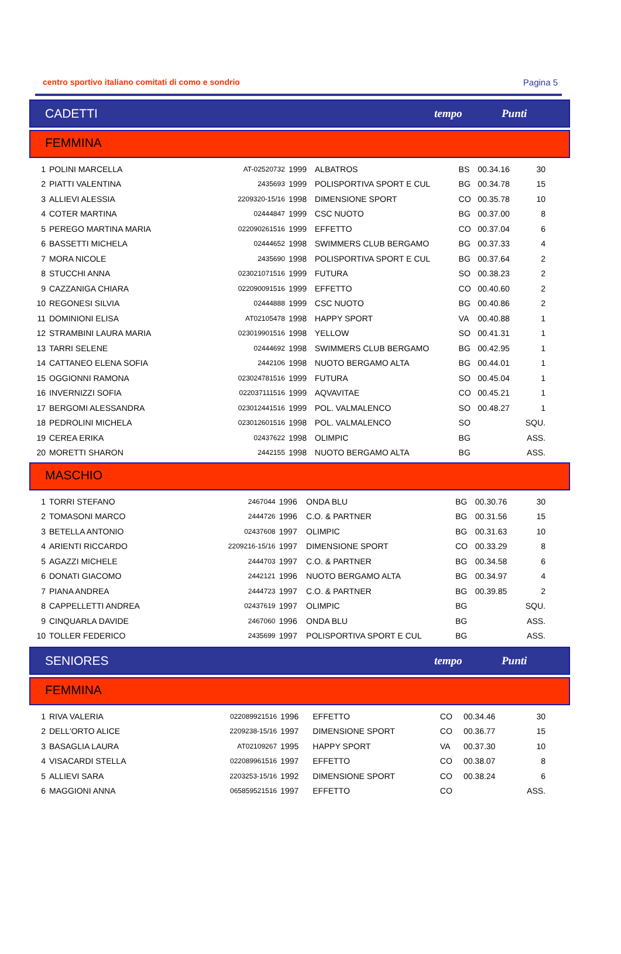centro sportivo italiano comitati di como e sondrio Pagina 5
CADETTI tempo Punti
FEMMINA
| 1 | POLINI MARCELLA | AT-02520732 | 1999 | ALBATROS | BS | 00.34.16 | 30 |
| 2 | PIATTI VALENTINA | 2435693 | 1999 | POLISPORTIVA SPORT E CUL | BG | 00.34.78 | 15 |
| 3 | ALLIEVI ALESSIA | 2209320-15/16 | 1998 | DIMENSIONE SPORT | CO | 00.35.78 | 10 |
| 4 | COTER MARTINA | 02444847 | 1999 | CSC NUOTO | BG | 00.37.00 | 8 |
| 5 | PEREGO MARTINA MARIA | 022090261516 | 1999 | EFFETTO | CO | 00.37.04 | 6 |
| 6 | BASSETTI MICHELA | 02444652 | 1998 | SWIMMERS CLUB BERGAMO | BG | 00.37.33 | 4 |
| 7 | MORA NICOLE | 2435690 | 1998 | POLISPORTIVA SPORT E CUL | BG | 00.37.64 | 2 |
| 8 | STUCCHI ANNA | 023021071516 | 1999 | FUTURA | SO | 00.38.23 | 2 |
| 9 | CAZZANIGA CHIARA | 022090091516 | 1999 | EFFETTO | CO | 00.40.60 | 2 |
| 10 | REGONESI SILVIA | 02444888 | 1999 | CSC NUOTO | BG | 00.40.86 | 2 |
| 11 | DOMINIONI ELISA | AT02105478 | 1998 | HAPPY SPORT | VA | 00.40.88 | 1 |
| 12 | STRAMBINI LAURA MARIA | 023019901516 | 1998 | YELLOW | SO | 00.41.31 | 1 |
| 13 | TARRI SELENE | 02444692 | 1998 | SWIMMERS CLUB BERGAMO | BG | 00.42.95 | 1 |
| 14 | CATTANEO ELENA SOFIA | 2442106 | 1998 | NUOTO BERGAMO ALTA | BG | 00.44.01 | 1 |
| 15 | OGGIONNI RAMONA | 023024781516 | 1999 | FUTURA | SO | 00.45.04 | 1 |
| 16 | INVERNIZZI SOFIA | 022037111516 | 1999 | AQVAVITAE | CO | 00.45.21 | 1 |
| 17 | BERGOMI ALESSANDRA | 023012441516 | 1999 | POL. VALMALENCO | SO | 00.48.27 | 1 |
| 18 | PEDROLINI MICHELA | 023012601516 | 1998 | POL. VALMALENCO | SO | | SQU. |
| 19 | CEREA ERIKA | 02437622 | 1998 | OLIMPIC | BG | | ASS. |
| 20 | MORETTI SHARON | 2442155 | 1998 | NUOTO BERGAMO ALTA | BG | | ASS. |
MASCHIO
| 1 | TORRI STEFANO | 2467044 | 1996 | ONDA BLU | BG | 00.30.76 | 30 |
| 2 | TOMASONI MARCO | 2444726 | 1996 | C.O. & PARTNER | BG | 00.31.56 | 15 |
| 3 | BETELLA ANTONIO | 02437608 | 1997 | OLIMPIC | BG | 00.31.63 | 10 |
| 4 | ARIENTI RICCARDO | 2209216-15/16 | 1997 | DIMENSIONE SPORT | CO | 00.33.29 | 8 |
| 5 | AGAZZI MICHELE | 2444703 | 1997 | C.O. & PARTNER | BG | 00.34.58 | 6 |
| 6 | DONATI GIACOMO | 2442121 | 1996 | NUOTO BERGAMO ALTA | BG | 00.34.97 | 4 |
| 7 | PIANA ANDREA | 2444723 | 1997 | C.O. & PARTNER | BG | 00.39.85 | 2 |
| 8 | CAPPELLETTI ANDREA | 02437619 | 1997 | OLIMPIC | BG | | SQU. |
| 9 | CINQUARLA DAVIDE | 2467060 | 1996 | ONDA BLU | BG | | ASS. |
| 10 | TOLLER FEDERICO | 2435699 | 1997 | POLISPORTIVA SPORT E CUL | BG | | ASS. |
SENIORES tempo Punti
FEMMINA
| 1 | RIVA VALERIA | 022089921516 | 1996 | EFFETTO | CO | 00.34.46 | 30 |
| 2 | DELL'ORTO ALICE | 2209238-15/16 | 1997 | DIMENSIONE SPORT | CO | 00.36.77 | 15 |
| 3 | BASAGLIA LAURA | AT02109267 | 1995 | HAPPY SPORT | VA | 00.37.30 | 10 |
| 4 | VISACARDI STELLA | 022089961516 | 1997 | EFFETTO | CO | 00.38.07 | 8 |
| 5 | ALLIEVI SARA | 2203253-15/16 | 1992 | DIMENSIONE SPORT | CO | 00.38.24 | 6 |
| 6 | MAGGIONI ANNA | 065859521516 | 1997 | EFFETTO | CO | | ASS. |